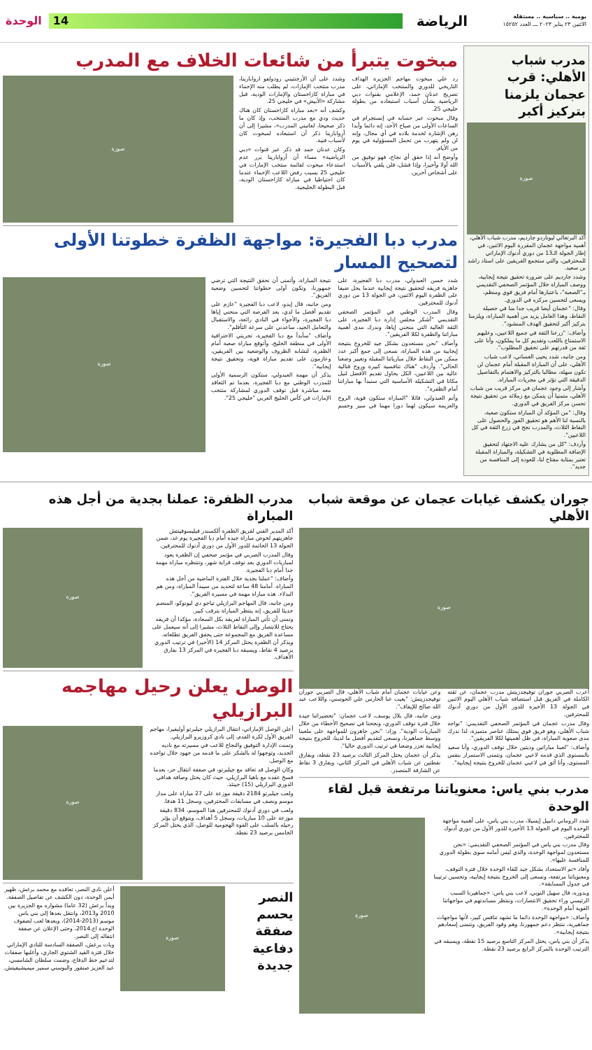يومية .. سياسية .. مستقلة
الاثنين ٢٣ يناير ٢٠٢٣ ـــ العدد ١٥٢٥٢
الرياضة
14
الوحدة
مدرب شباب الأهلي: قرب عجمان يلزمنا بتركيز أكبر
صورة
أكد البرتغالي ليوناردو جارديم، مدرب شباب الأهلي، أهمية مواجهة عجمان المقررة اليوم الاثنين، في إطار الجولة الـ13 من دوري أدنوك الإماراتي للمحترفين، والتي ستجمع الفريقين على استاد راشد بن سعيد.
وشدد جارديم على ضرورة تحقيق نتيجة إيجابية، ووصف المباراة خلال المؤتمر الصحفي التقديمي بـ"الصعبة"، باعتبارها أمام فريق قوي ومنظم، ويسعى لتحسين مركزه في الدوري.
وقال: "عجمان أيضا قريب جدا منا في حصيلة النقاط، وهذا العامل يزيد من أهمية المباراة، ويلزمنا بتركيز أكبر لتحقيق الهدف المنشود".
وأضاف: "زرعنا الثقة في جميع اللاعبين، وعليهم الاستمتاع باللعب وتقديم كل ما يملكون، وأنا على ثقة من قدرتهم على تحقيق المطلوب".
ومن جانبه، شدد يحيى الغساني، لاعب شباب الأهلي، على أن المباراة المقبلة أمام عجمان لن تكون سهلة، مطالبا بالتركيز والاهتمام بالتفاصيل الدقيقة التي تؤثر في مجريات المباراة.
وأشار إلى وجود عجمان في مركز قريب من شباب الأهلي، متمنيا أن يتمكن مع زملائه من تحقيق نتيجة تحسن مركز الفريق في الدوري.
وقال: "من المؤكد أن المباراة ستكون صعبة، بالنسبة لنا الأهم هو تحقيق الفوز والحصول على النقاط الثلاث، والمدرب نجح في زرع الثقة في كل اللاعبين".
وأردف: "كل من يشارك عليه الاجتهاد لتحقيق الإضافة المطلوبة في التشكيلة، والمباراة المقبلة تعتبر بمثابة مفتاح لنا، للعودة إلى المنافسة من جديد".
مبخوت يتبرأ من شائعات الخلاف مع المدرب
رد علي مبخوت مهاجم الجزيرة الهداف التاريخي للدوري والمنتخب الإماراتي، على تصريح عدنان حمد، الإعلامي بقنوات دبي الرياضية بشأن أسباب استبعاده من بطولة خليجي 25.
وقال مبخوت عبر حسابه في إنستجرام في الساعات الأولى من صباح الأحد، إنه دائما وأبدا رهن الإشارة لخدمة بلاده في أي مجال، وإنه لن ولم يتهرب من تحمل المسؤولية في يوم من الأيام.
وأوضح أنه إذا حقق أي نجاح، فهو توفيق من الله أولا وأخيرا، وإذا فشل، فلن يلقي بالأسباب على أشخاص آخرين.
وشدد على أن الأرجنتيني رودولفو اروابارينا، مدرب منتخب الإمارات، لم يطلب منه الإحماء في مباراة كازاخستان والإمارات الودية، قبل مشاركة «الأبيض» في خليجي 25.
وكشف أنه «بعد مباراة كازاخستان كان هناك حديث ودي مع مدرب المنتخب، وإذ كان ما ذكر صحيحا، لعاتبني المدرب»، مشيرا إلى أن أروابارينا ذكر أن استبعاده لمبخوت كان لأسباب فنية.
وكان عدنان حمد قد ذكر عبر قنوات «دبي الرياضية» مساء أن أروابارينا برر عدم استدعاء مبخوت لقائمة منتخب الإمارات في خليجي 25 بسبب رفض اللاعب الإحماء عندما كان احتياطيا في مباراة كازاخستان الودية، قبل البطولة الخليجية.
صورة
مدرب دبا الفجيرة: مواجهة الظفرة خطوتنا الأولى لتصحيح المسار
شدد حسن العبدولي، مدرب دبا الفجيرة، على جاهزية فريقه لتحقيق نتيجة إيجابية عندما يحل ضيفا على الظفرة اليوم الاثنين، في الجولة 13 من دوري أدنوك للمحترفين.
وقال المدرب الوطني في المؤتمر الصحفي التقديمي "أشكر مجلس إدارة دبا الفجيرة، على الثقة الغالية التي منحني إياها، وندرك مدى أهمية مباراتنا والظفرة لكلا الفريقين".
وأضاف "نحن مستعدون بشكل جيد للخروج بنتيجة إيجابية من هذه المباراة، نسعى إلى جمع أكبر عدد ممكن من النقاط خلال مبارياتنا المقبلة وتغيير وضعنا الحالي". وأردف "هناك تنافسية كبيرة وروح قتالية عالية بين اللاعبين، الكل يحاول تقديم الأفضل لنيل مكانا في التشكيلة الأساسية التي سنبدأ بها مباراتنا أمام الظفرة".
وأتم العبدولي، قائلا "المباراة ستكون قوية، الروح والعزيمة سيكون لهما دورا مهما في سير وحسم نتيجة المباراة، وأتمنى أن نحقق النتيجة التي ترضي جمهورنا، وتكون أولى خطواتنا لتحسين وضعية الفريق".
ومن جانبه، قال إيدو، لاعب دبا الفجيرة "عازم على تقديم أفضل ما لدي، بعد الفرصة التي منحني إياها دبا الفجيرة، والأجواء في النادي رائعة، والاستقبال والتعامل الجيد، ساعدني على سرعة التأقلم".
وأضاف "سأبدأ مع دبا الفجيرة، تجربتي الاحترافية الأولى في منطقة الخليج، وأتوقع مباراة صعبة أمام الظفرة، لتشابه الظروف والوضعية بين الفريقين، وعازمون على تقديم مباراة قوية، وتحقيق نتيجة إيجابية".
يذكر أن مهمة العبدولي، ستكون الرسمية الأولى للمدرب الوطني مع دبا الفجيرة، بعدما تم التعاقد معه مباشرة قبل توقف الدوري لمشاركة منتخب الإمارات في كأس الخليج العربي "خليجي 25".
صورة
جوران يكشف غيابات عجمان عن موقعة شباب الأهلي
صورة
أعرب الصربي جوران توفيجدزيتش مدرب عجمان، عن ثقته الكاملة في الفريق قبل استضافة شباب الأهلي اليوم الاثنين في الجولة 13 الأخيرة للدور الأول من دوري أدنوك للمحترفين.
وقال مدرب عجمان في المؤتمر الصحفي التقديمي: "نواجه شباب الأهلي، وهو فريق قوي يمتلك عناصر متميزة، لذا ندرك مدى صعوبة المباراة، في ظل أهميتها لكلا الفريقين".
وأضاف: "لعبنا مباراتين وديتين خلال توقف الدوري، وأنا سعيد بالمستوى الذي قدمه لاعبي عجمان، ونتمنى الاستمرار بنفس المستوى، وأنا أثق في لاعبي عجمان للخروج بنتيجة إيجابية".
وعن غيابات عجمان أمام شباب الأهلي، قال الصربي جوران توفيجدزيتش: "يغيب عنا الحارس علي الحوسني، واللاعب عبد الله صالح للإيقاف".
ومن جانبه، قال بلال يوسف، لاعب عجمان: "تحضيراتنا جيدة خلال فترة توقف الدوري، ونجحنا في تصحيح الأخطاء من خلال المباريات الودية". وزاد: "نحن جاهزون للمواجهة على ملعبنا ووسط جماهيرنا، ونسعى لتقديم أفضل ما لدينا، للخروج بنتيجة إيجابية تعزز وضعنا في ترتيب الدوري حاليا".
يذكر أن عجمان يحتل المركز الثالث برصيد 23 نقطة، وبفارق نقطتين عن شباب الأهلي في المركز الثاني، وبفارق 3 نقاط عن الشارقة المتصدر.
مدرب بني ياس: معنوياتنا مرتفعة قبل لقاء الوحدة
شدد الروماني دانييل إيسيلا، مدرب بني ياس، على أهمية مواجهة الوحدة اليوم في الجولة 13 الأخيرة للدور الأول من دوري أدنوك للمحترفين.
وقال مدرب بني ياس في المؤتمر الصحفي التقديمي: «نحن مستعدون لمواجهة الوحدة، والذي ليس أمامه سوى بطولة الدوري للمنافسة عليها».
وأفاد «تم الاستعداد بشكل جيد للقاء الوحدة خلال فترة التوقف، ومعنوياتنا مرتفعة، ونسعى إلى الخروج بنتيجة إيجابية، وتحسين ترتيبنا في جدول المسابقة».
وبدوره، قال سهيل النوبي، لاعب بني ياس: «جماهيرنا السبب الرئيسي وراء تحقيق الانتصارات، وننتظر مساندتهم في مواجهاتنا القوية أمام الوحدة».
وأضاف: «مواجهة الوحدة دائما ما تشهد تنافس كبير، لأنها مواجهات جماهيرية، ننتظر دعم جمهورنا، وهم وقود الفريق، ونتمنى إسعادهم بنتيجة إيجابية».
يذكر أن بني ياس، يحتل المركز التاسع برصيد 15 نقطة، ويسبقه في الترتيب الوحدة بالمركز الرابع برصيد 23 نقطة.
صورة
مدرب الظفرة: عملنا بجدية من أجل هذه المباراة
أكد المدير الفني لفريق الظفرة ألكسندر فيليسوفينتش جاهزيتهم لخوض مباراة جيدة أمام دبا الفجيرة يوم غد، ضمن الجولة 13 الخاتمة للدور الأول من دوري أدنوك للمحترفين.
وقال المدرب الصربي في مؤتمر صحفي إن الظفرة يعود لمباريات الدوري بعد توقف قرابة شهر، وتنتظره مباراة مهمة جدا أمام دبا الفجيرة.
وأضاف: "عملنا بجدية خلال الفترة الماضية من أجل هذه المباراة. أمامنا 48 ساعة لتحديد من سيبدأ المباراة، ومن هم البدلاء. هذه مباراة مهمة في مسيرة الفريق".
ومن جانبه، قال المهاجم البرازيلي تياجو دي ليونوكو، المنضم حديثا للفريق، إنه ينتظر المباراة بترقب كبير.
وتمنى أن تأتي المباراة لفريقه بكل السعادة، مؤكدا أن فريقه يحتاج للانتصار وإلى النقاط الثلاث، مشيرا إلى أنه سيعمل على مساعدة الفريق مع المجموعة حتى يحقق الفريق تطلعاته. ويذكر أن الظفرة يحتل المركز 14 (الأخير) في ترتيب الدوري برصيد 4 نقاط، ويسبقه دبا الفجيرة في المركز 13 بفارق الأهداف.
صورة
الوصل يعلن رحيل مهاجمه البرازيلي
أعلن الوصل الإماراتي، انتقال البرازيلي جيلبرتو أوليفيرا، مهاجم الفريق الأول لكرة القدم، إلى نادي كروزيرو البرازيلي.
وتمنت الإدارة التوفيق والنجاح للاعب في مسيرته مع ناديه الجديد، وتوجهوا له بالشكر على ما قدمه من جهود خلال تواجده مع الوصل.
وكان الوصل قد تعاقد مع جيلبرتو، في صفقة انتقال حر، بعدما فسخ عقده مع باهيا البرازيلي، حيث كان يحتل وصافة هدافي الدوري البرازيلي (15) حينئذ.
ولعب جيلبرتو 2184 دقيقة موزعة على 27 مباراة على مدار موسم ونصف في مسابقات المحترفين، وسجل 11 هدفا.
ولعب في دوري أدنوك للمحترفين هذا الموسم، 834 دقيقة موزعة على 10 مباريات، وسجل 5 أهداف، ويتوقع أن يؤثر رحيله بالسلب على القوة الهجومية للوصل، الذي يحتل المركز الخامس برصيد 23 نقطة.
صورة
النصر يحسم صفقة دفاعية جديدة
صورة
أعلن نادي النصر، تعاقده مع محمد برغش، ظهير أيمن الوحدة، دون الكشف عن تفاصيل الصفقة.
وبدأ برغش (32 عاما) مشواره مع الجزيرة بين 2010 و2013، وانتقل بعدها إلى بني ياس موسم (2013-2014)، وبعدها لعب لصفوف الوحدة اع.2014، وحتى الإعلان عن صفقة انتقاله إلى النصر.
وبات برغش، الصفقة السادسة للنادي الإماراتي خلال فترة القيد الشتوي الجاري، وأغلبها صفقات لتدعيم خط الدفاع، وضمت سلطان الشامسي، عبد العزيز صنقور والبوسني سمير ميميشيفيتش.